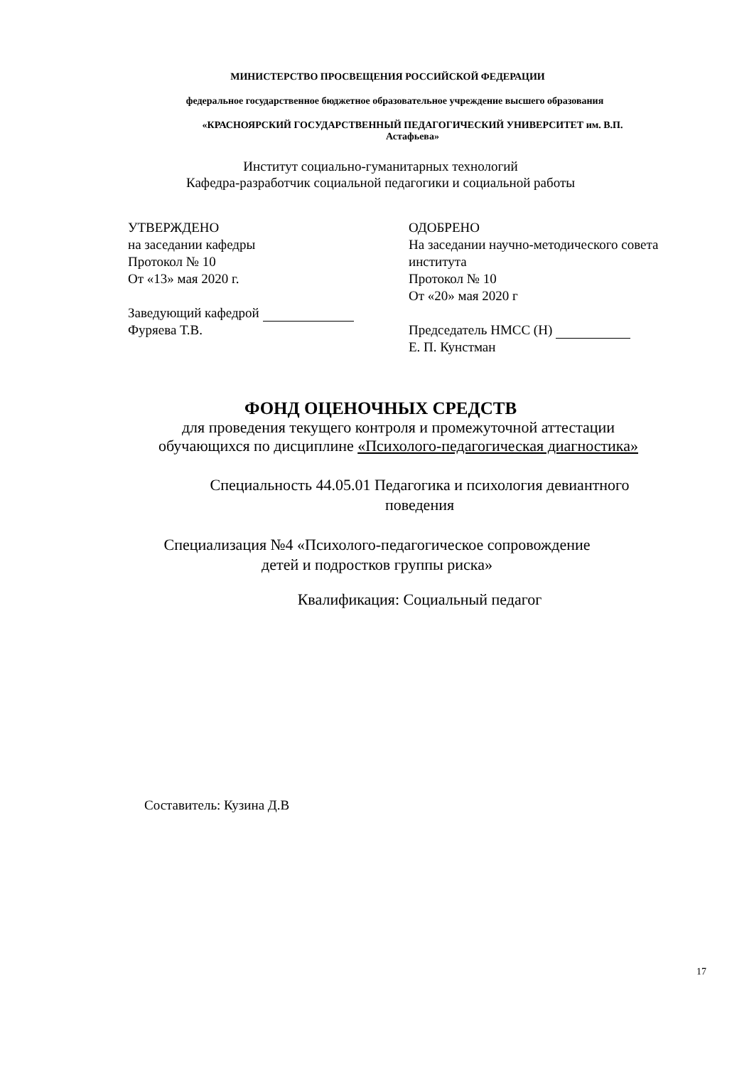МИНИСТЕРСТВО ПРОСВЕЩЕНИЯ РОССИЙСКОЙ ФЕДЕРАЦИИ
федеральное государственное бюджетное образовательное учреждение высшего образования
«КРАСНОЯРСКИЙ ГОСУДАРСТВЕННЫЙ ПЕДАГОГИЧЕСКИЙ УНИВЕРСИТЕТ им. В.П.
Астафьева»
Институт социально-гуманитарных технологий
Кафедра-разработчик социальной педагогики и социальной работы
УТВЕРЖДЕНО
на заседании кафедры
Протокол № 10
От «13» мая 2020 г.
Заведующий кафедрой
Фуряева Т.В.
ОДОБРЕНО
На заседании научно-методического совета
института
Протокол № 10
От «20» мая 2020 г
Председатель НМСС (Н)
Е. П. Кунстман
ФОНД ОЦЕНОЧНЫХ СРЕДСТВ
для проведения текущего контроля и промежуточной аттестации
обучающихся по дисциплине «Психолого-педагогическая диагностика»
Специальность 44.05.01 Педагогика и психология девиантного
поведения
Специализация №4 «Психолого-педагогическое сопровождение
детей и подростков группы риска»
Квалификация: Социальный педагог
Составитель: Кузина Д.В
17